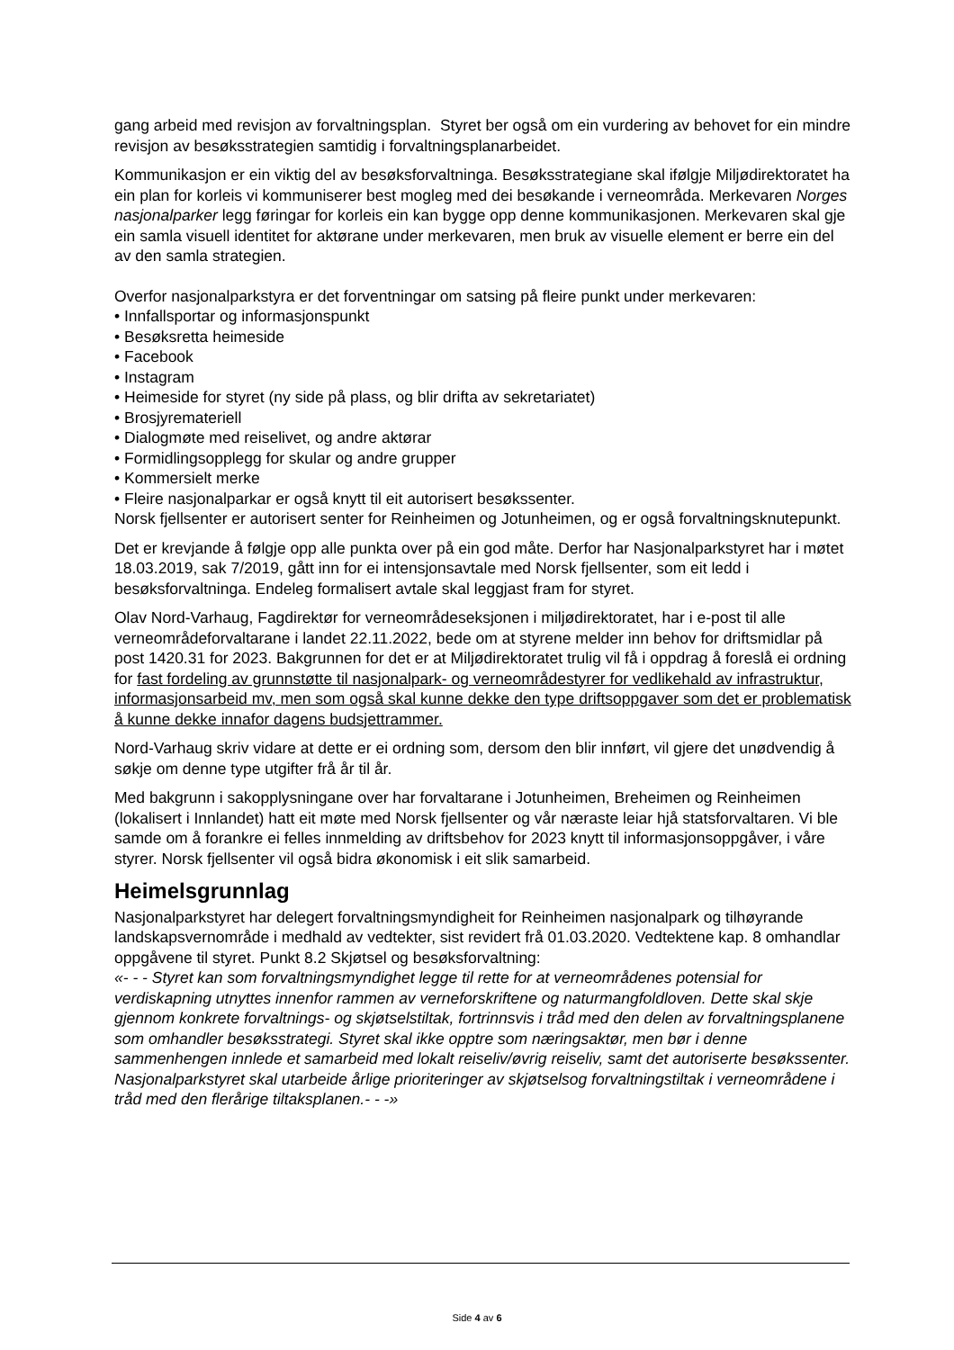gang arbeid med revisjon av forvaltningsplan. Styret ber også om ein vurdering av behovet for ein mindre revisjon av besøksstrategien samtidig i forvaltningsplanarbeidet.
Kommunikasjon er ein viktig del av besøksforvaltninga. Besøksstrategiane skal ifølgje Miljødirektoratet ha ein plan for korleis vi kommuniserer best mogleg med dei besøkande i verneområda. Merkevaren Norges nasjonalparker legg føringar for korleis ein kan bygge opp denne kommunikasjonen. Merkevaren skal gje ein samla visuell identitet for aktørane under merkevaren, men bruk av visuelle element er berre ein del av den samla strategien.
Overfor nasjonalparkstyra er det forventningar om satsing på fleire punkt under merkevaren:
• Innfallsportar og informasjonspunkt
• Besøksretta heimeside
• Facebook
• Instagram
• Heimeside for styret (ny side på plass, og blir drifta av sekretariatet)
• Brosjyremateriell
• Dialogmøte med reiselivet, og andre aktørar
• Formidlingsopplegg for skular og andre grupper
• Kommersielt merke
• Fleire nasjonalparkar er også knytt til eit autorisert besøkssenter.
Norsk fjellsenter er autorisert senter for Reinheimen og Jotunheimen, og er også forvaltningsknutepunkt.
Det er krevjande å følgje opp alle punkta over på ein god måte. Derfor har Nasjonalparkstyret har i møtet 18.03.2019, sak 7/2019, gått inn for ei intensjonsavtale med Norsk fjellsenter, som eit ledd i besøksforvaltninga. Endeleg formalisert avtale skal leggjast fram for styret.
Olav Nord-Varhaug, Fagdirektør for verneområdeseksjonen i miljødirektoratet, har i e-post til alle verneområdeforvaltarane i landet 22.11.2022, bede om at styrene melder inn behov for driftsmidlar på post 1420.31 for 2023. Bakgrunnen for det er at Miljødirektoratet trulig vil få i oppdrag å foreslå ei ordning for fast fordeling av grunnstøtte til nasjonalpark- og verneområdestyrer for vedlikehald av infrastruktur, informasjonsarbeid mv, men som også skal kunne dekke den type driftsoppgaver som det er problematisk å kunne dekke innafor dagens budsjettrammer.
Nord-Varhaug skriv vidare at dette er ei ordning som, dersom den blir innført, vil gjere det unødvendig å søkje om denne type utgifter frå år til år.
Med bakgrunn i sakopplysningane over har forvaltarane i Jotunheimen, Breheimen og Reinheimen (lokalisert i Innlandet) hatt eit møte med Norsk fjellsenter og vår næraste leiar hjå statsforvaltaren. Vi ble samde om å forankre ei felles innmelding av driftsbehov for 2023 knytt til informasjonsoppgåver, i våre styrer. Norsk fjellsenter vil også bidra økonomisk i eit slik samarbeid.
Heimelsgrunnlag
Nasjonalparkstyret har delegert forvaltningsmyndigheit for Reinheimen nasjonalpark og tilhøyrande landskapsvernområde i medhald av vedtekter, sist revidert frå 01.03.2020. Vedtektene kap. 8 omhandlar oppgåvene til styret. Punkt 8.2 Skjøtsel og besøksforvaltning:
«- - - Styret kan som forvaltningsmyndighet legge til rette for at verneområdenes potensial for verdiskapning utnyttes innenfor rammen av verneforskriftene og naturmangfoldloven. Dette skal skje gjennom konkrete forvaltnings- og skjøtselstiltak, fortrinnsvis i tråd med den delen av forvaltningsplanene som omhandler besøksstrategi. Styret skal ikke opptre som næringsaktør, men bør i denne sammenhengen innlede et samarbeid med lokalt reiseliv/øvrig reiseliv, samt det autoriserte besøkssenter.
Nasjonalparkstyret skal utarbeide årlige prioriteringer av skjøtselsog forvaltningstiltak i verneområdene i tråd med den flerårige tiltaksplanen.- - -»
Side 4 av 6